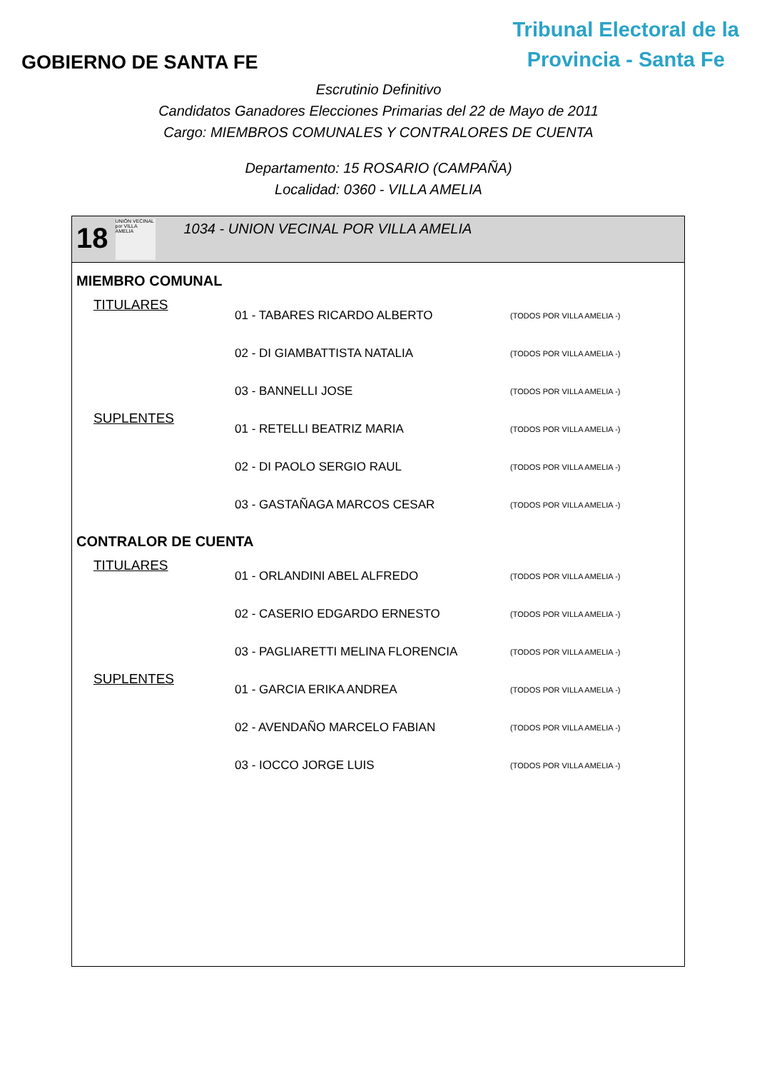GOBIERNO DE SANTA FE
Tribunal Electoral de la
Provincia - Santa Fe
Escrutinio Definitivo
Candidatos Ganadores Elecciones Primarias del 22 de Mayo de 2011
Cargo: MIEMBROS COMUNALES Y CONTRALORES DE CUENTA
Departamento: 15 ROSARIO (CAMPAÑA)
Localidad: 0360 - VILLA AMELIA
18
UNIÓN VECINAL por VILLA AMELIA
1034 - UNION VECINAL POR VILLA AMELIA
MIEMBRO COMUNAL
| TITULARES | 01 - TABARES RICARDO ALBERTO | (TODOS POR VILLA AMELIA -) |
| | 02 - DI GIAMBATTISTA NATALIA | (TODOS POR VILLA AMELIA -) |
| | 03 - BANNELLI JOSE | (TODOS POR VILLA AMELIA -) |
| SUPLENTES | 01 - RETELLI BEATRIZ MARIA | (TODOS POR VILLA AMELIA -) |
| | 02 - DI PAOLO SERGIO RAUL | (TODOS POR VILLA AMELIA -) |
| | 03 - GASTAÑAGA MARCOS CESAR | (TODOS POR VILLA AMELIA -) |
CONTRALOR DE CUENTA
| TITULARES | 01 - ORLANDINI ABEL ALFREDO | (TODOS POR VILLA AMELIA -) |
| | 02 - CASERIO EDGARDO ERNESTO | (TODOS POR VILLA AMELIA -) |
| | 03 - PAGLIARETTI MELINA FLORENCIA | (TODOS POR VILLA AMELIA -) |
| SUPLENTES | 01 - GARCIA ERIKA ANDREA | (TODOS POR VILLA AMELIA -) |
| | 02 - AVENDAÑO MARCELO FABIAN | (TODOS POR VILLA AMELIA -) |
| | 03 - IOCCO JORGE LUIS | (TODOS POR VILLA AMELIA -) |